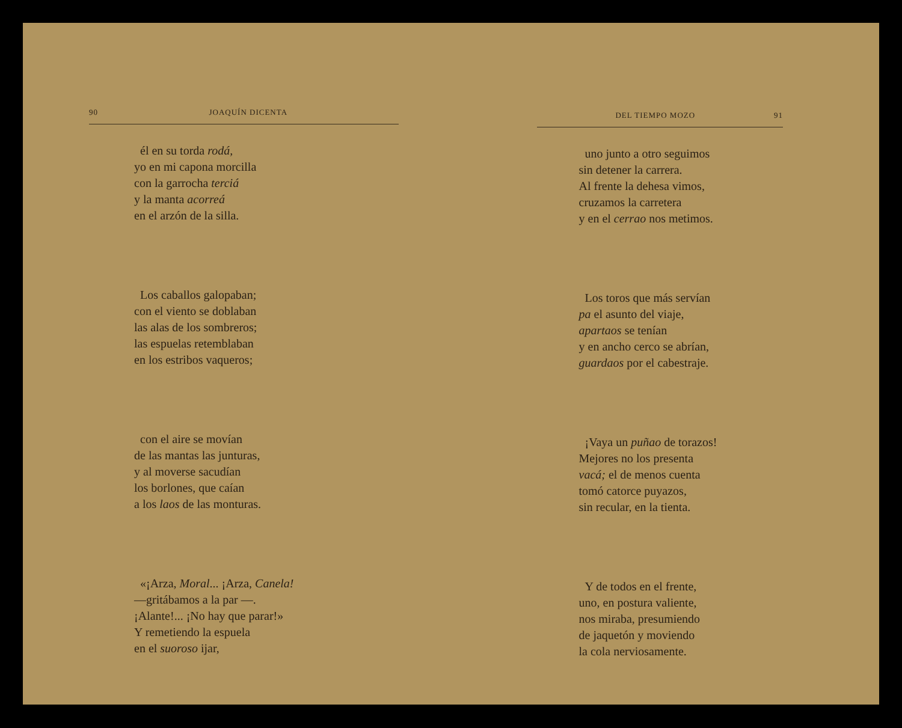90 JOAQUÍN DICENTA
él en su torda rodá,
yo en mi capona morcilla
con la garrocha terciá
y la manta acorreá
en el arzón de la silla.
Los caballos galopaban;
con el viento se doblaban
las alas de los sombreros;
las espuelas retemblaban
en los estribos vaqueros;
con el aire se movían
de las mantas las junturas,
y al moverse sacudían
los borlones, que caían
a los laos de las monturas.
«¡Arza, Moral... ¡Arza, Canela!
—gritábamos a la par —.
¡Alante!... ¡No hay que parar!»
Y remetiendo la espuela
en el suoroso ijar,
DEL TIEMPO MOZO 91
uno junto a otro seguimos
sin detener la carrera.
Al frente la dehesa vimos,
cruzamos la carretera
y en el cerrao nos metimos.
Los toros que más servían
pa el asunto del viaje,
apartaos se tenían
y en ancho cerco se abrían,
guardaos por el cabestraje.
¡Vaya un puñao de torazos!
Mejores no los presenta
vacá; el de menos cuenta
tomó catorce puyazos,
sin recular, en la tienta.
Y de todos en el frente,
uno, en postura valiente,
nos miraba, presumiendo
de jaquetón y moviendo
la cola nerviosamente.